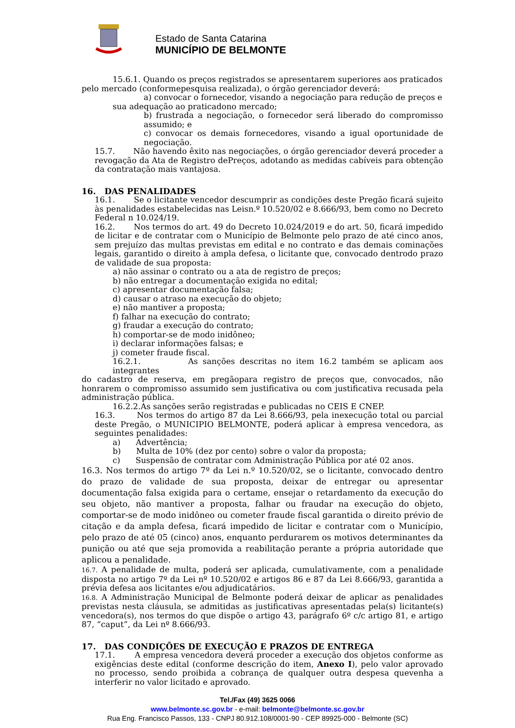Estado de Santa Catarina
MUNICÍPIO DE BELMONTE
15.6.1. Quando os preços registrados se apresentarem superiores aos praticados
pelo mercado (conformepesquisa realizada), o órgão gerenciador deverá:
a) convocar o fornecedor, visando a negociação para redução de preços e
sua adequação ao praticadono mercado;
b) frustrada a negociação, o fornecedor será liberado do compromisso assumido; e
c) convocar os demais fornecedores, visando a igual oportunidade de negociação.
15.7. Não havendo êxito nas negociações, o órgão gerenciador deverá proceder a revogação da Ata de Registro dePreços, adotando as medidas cabíveis para obtenção da contratação mais vantajosa.
16. DAS PENALIDADES
16.1. Se o licitante vencedor descumprir as condições deste Pregão ficará sujeito às penalidades estabelecidas nas Leisn.º 10.520/02 e 8.666/93, bem como no Decreto Federal n 10.024/19.
16.2. Nos termos do art. 49 do Decreto 10.024/2019 e do art. 50, ficará impedido de licitar e de contratar com o Município de Belmonte pelo prazo de até cinco anos, sem prejuízo das multas previstas em edital e no contrato e das demais cominações legais, garantido o direito à ampla defesa, o licitante que, convocado dentrodo prazo de validade de sua proposta:
a) não assinar o contrato ou a ata de registro de preços;
b) não entregar a documentação exigida no edital;
c) apresentar documentação falsa;
d) causar o atraso na execução do objeto;
e) não mantiver a proposta;
f) falhar na execução do contrato;
g) fraudar a execução do contrato;
h) comportar-se de modo inidôneo;
i) declarar informações falsas; e
j) cometer fraude fiscal.
16.2.1. As sanções descritas no item 16.2 também se aplicam aos integrantes
do cadastro de reserva, em pregãopara registro de preços que, convocados, não honrarem o compromisso assumido sem justificativa ou com justificativa recusada pela administração pública.
16.2.2.As sanções serão registradas e publicadas no CEIS E CNEP.
16.3. Nos termos do artigo 87 da Lei 8.666/93, pela inexecução total ou parcial deste Pregão, o MUNICIPIO BELMONTE, poderá aplicar à empresa vencedora, as seguintes penalidades:
a) Advertência;
b) Multa de 10% (dez por cento) sobre o valor da proposta;
c) Suspensão de contratar com Administração Pública por até 02 anos.
16.3. Nos termos do artigo 7º da Lei n.º 10.520/02, se o licitante, convocado dentro do prazo de validade de sua proposta, deixar de entregar ou apresentar documentação falsa exigida para o certame, ensejar o retardamento da execução do seu objeto, não mantiver a proposta, falhar ou fraudar na execução do objeto, comportar-se de modo inidôneo ou cometer fraude fiscal garantida o direito prévio de citação e da ampla defesa, ficará impedido de licitar e contratar com o Município, pelo prazo de até 05 (cinco) anos, enquanto perdurarem os motivos determinantes da punição ou até que seja promovida a reabilitação perante a própria autoridade que aplicou a penalidade.
16.7. A penalidade de multa, poderá ser aplicada, cumulativamente, com a penalidade disposta no artigo 7º da Lei nº 10.520/02 e artigos 86 e 87 da Lei 8.666/93, garantida a prévia defesa aos licitantes e/ou adjudicatários.
16.8. A Administração Municipal de Belmonte poderá deixar de aplicar as penalidades previstas nesta cláusula, se admitidas as justificativas apresentadas pela(s) licitante(s) vencedora(s), nos termos do que dispõe o artigo 43, parágrafo 6º c/c artigo 81, e artigo 87, “caput”, da Lei nº 8.666/93.
17. DAS CONDIÇÕES DE EXECUÇÃO E PRAZOS DE ENTREGA
17.1. A empresa vencedora deverá proceder a execução dos objetos conforme as exigências deste edital (conforme descrição do item, Anexo I), pelo valor aprovado no processo, sendo proibida a cobrança de qualquer outra despesa quevenha a interferir no valor licitado e aprovado.
Tel./Fax (49) 3625 0066
www.belmonte.sc.gov.br - e-mail: belmonte@belmonte.sc.gov.br
Rua Eng. Francisco Passos, 133 - CNPJ 80.912.108/0001-90 - CEP 89925-000 - Belmonte (SC)